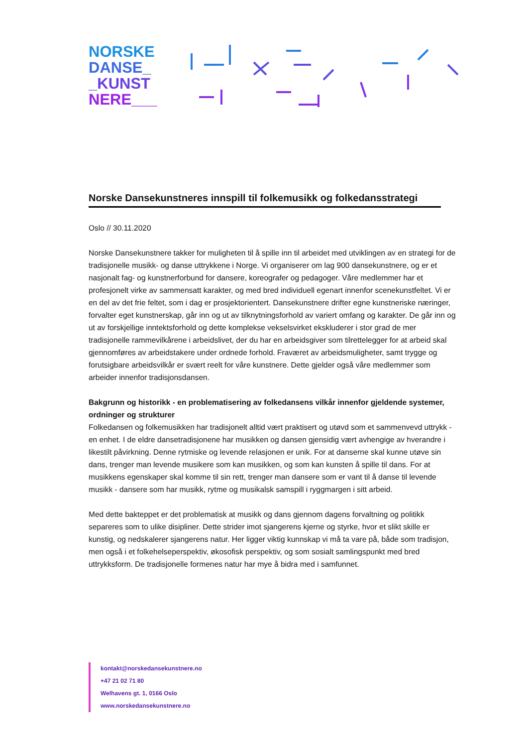NORSKE
DANSE_
_KUNST
NERE___
Norske Dansekunstneres innspill til folkemusikk og folkedansstrategi
Oslo // 30.11.2020
Norske Dansekunstnere takker for muligheten til å spille inn til arbeidet med utviklingen av en strategi for de tradisjonelle musikk- og danse uttrykkene i Norge. Vi organiserer om lag 900 dansekunstnere, og er et nasjonalt fag- og kunstnerforbund for dansere, koreografer og pedagoger. Våre medlemmer har et profesjonelt virke av sammensatt karakter, og med bred individuell egenart innenfor scenekunstfeltet. Vi er en del av det frie feltet, som i dag er prosjektorientert. Dansekunstnere drifter egne kunstneriske næringer, forvalter eget kunstnerskap, går inn og ut av tilknytningsforhold av variert omfang og karakter. De går inn og ut av forskjellige inntektsforhold og dette komplekse vekselsvirket ekskluderer i stor grad de mer tradisjonelle rammevilkårene i arbeidslivet, der du har en arbeidsgiver som tilrettelegger for at arbeid skal gjennomføres av arbeidstakere under ordnede forhold. Fraværet av arbeidsmuligheter, samt trygge og forutsigbare arbeidsvilkår er svært reelt for våre kunstnere. Dette gjelder også våre medlemmer som arbeider innenfor tradisjonsdansen.
Bakgrunn og historikk - en problematisering av folkedansens vilkår innenfor gjeldende systemer, ordninger og strukturer
Folkedansen og folkemusikken har tradisjonelt alltid vært praktisert og utøvd som et sammenvevd uttrykk - en enhet. I de eldre dansetradisjonene har musikken og dansen gjensidig vært avhengige av hverandre i likestilt påvirkning. Denne rytmiske og levende relasjonen er unik. For at danserne skal kunne utøve sin dans, trenger man levende musikere som kan musikken, og som kan kunsten å spille til dans. For at musikkens egenskaper skal komme til sin rett, trenger man dansere som er vant til å danse til levende musikk - dansere som har musikk, rytme og musikalsk samspill i ryggmargen i sitt arbeid.
Med dette bakteppet er det problematisk at musikk og dans gjennom dagens forvaltning og politikk separeres som to ulike disipliner. Dette strider imot sjangerens kjerne og styrke, hvor et slikt skille er kunstig, og nedskalerer sjangerens natur. Her ligger viktig kunnskap vi må ta vare på, både som tradisjon, men også i et folkehelseperspektiv, økosofisk perspektiv, og som sosialt samlingspunkt med bred uttrykksform. De tradisjonelle formenes natur har mye å bidra med i samfunnet.
kontakt@norskedansekunstnere.no
+47 21 02 71 80
Welhavens gt. 1, 0166 Oslo
www.norskedansekunstnere.no